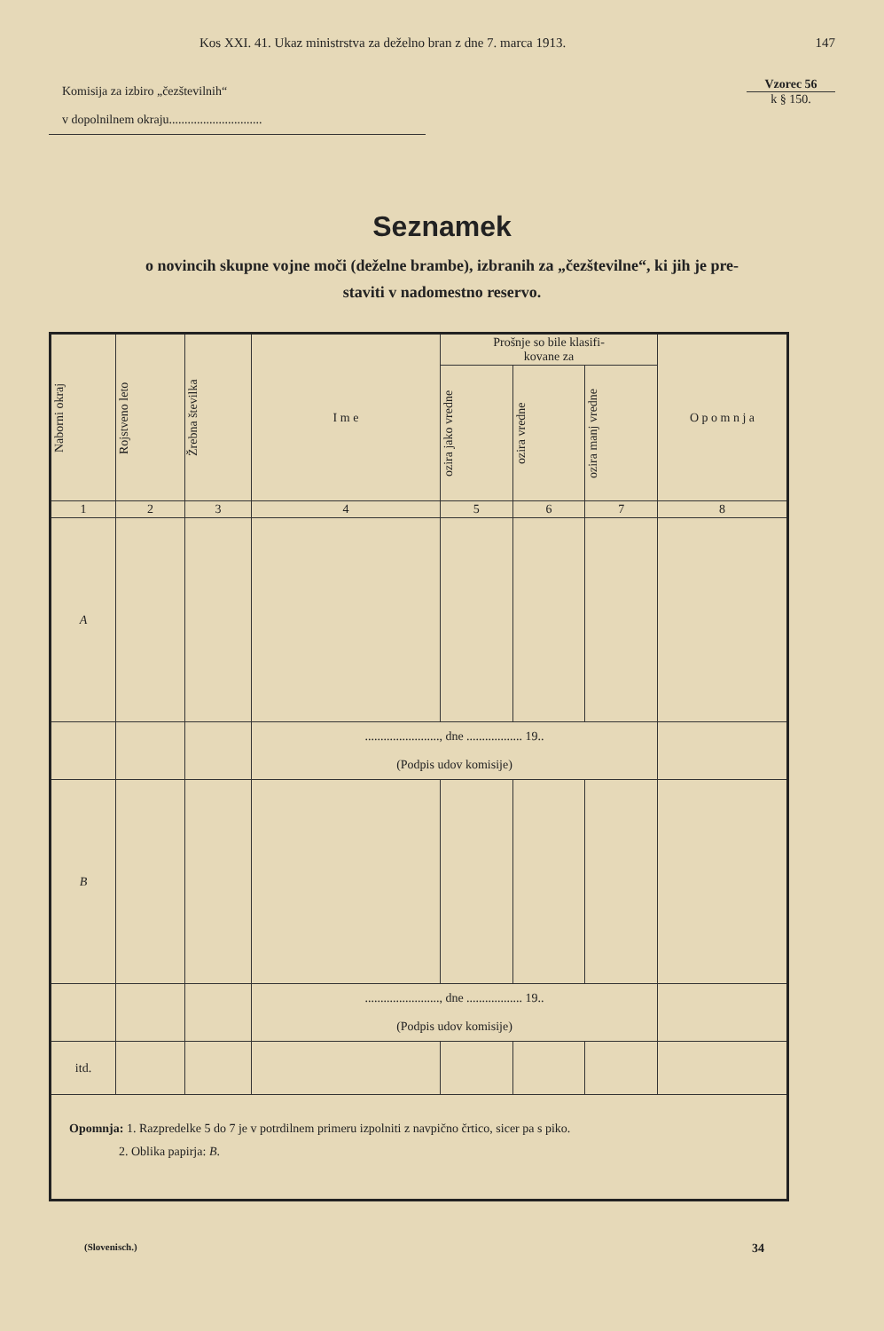Kos XXI. 41. Ukaz ministrstva za deželno bran z dne 7. marca 1913. 147
Komisija za izbiro „čezštevilnih“
v dopolnilnem okraju..............................
Vzorec 56
k § 150.
Seznamek
o novincih skupne vojne moči (deželne brambe), izbranih za „čezštevilne“, ki jih je pre-
staviti v nadomestno reservo.
| Naborni okraj | Rojstveno leto | Žrebna številka | I m e | Prošnje so bile klasifi- kovane za | | | O p o m n j a |
| --- | --- | --- | --- | --- | --- | --- | --- |
| | | | | ozira jako vredne | ozira vredne | ozira manj vredne | |
| 1 | 2 | 3 | 4 | 5 | 6 | 7 | 8 |
| A | | | | | | | |
| | | | ........................, dne .................. 19.. (Podpis udov komisije) | | | | |
| B | | | | | | | |
| | | | ........................, dne .................. 19.. (Podpis udov komisije) | | | | |
| itd. | | | | | | | |
| Opomnja: 1. Razpredelke 5 do 7 je v potrdilnem primeru izpolniti z navpično črtico, sicer pa s piko. 2. Oblika papirja: B . | | | | | | | |
(Slovenisch.) 34